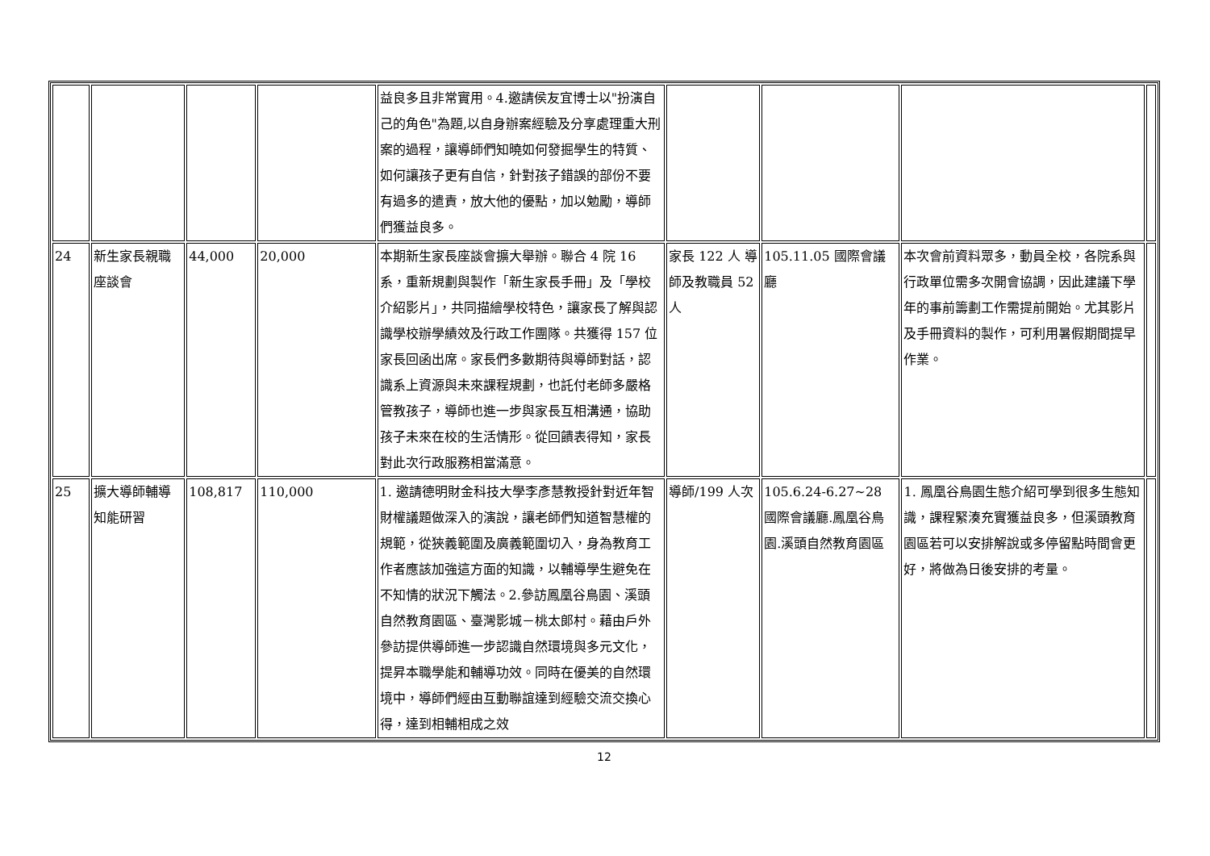| | | | | 益良多且非常實用。4.邀請侯友宜博士以"扮演自己的角色"為題,以自身辦案經驗及分享處理重大刑案的過程，讓導師們知曉如何發掘學生的特質、如何讓孩子更有自信，針對孩子錯誤的部份不要有過多的遣責，放大他的優點，加以勉勵，導師們獲益良多。 | | | | |
| 24 | 新生家長親職座談會 | 44,000 | 20,000 | 本期新生家長座談會擴大舉辦。聯合 4 院 16 系，重新規劃與製作「新生家長手冊」及「學校介紹影片」，共同描繪學校特色，讓家長了解與認識學校辦學績效及行政工作團隊。共獲得 157 位家長回函出席。家長們多數期待與導師對話，認識系上資源與未來課程規劃，也託付老師多嚴格管教孩子，導師也進一步與家長互相溝通，協助孩子未來在校的生活情形。從回饋表得知，家長對此次行政服務相當滿意。 | 家長 122 人 導師及教職員 52 人 | 105.11.05 國際會議廳 | 本次會前資料眾多，動員全校，各院系與行政單位需多次開會協調，因此建議下學年的事前籌劃工作需提前開始。尤其影片及手冊資料的製作，可利用暑假期間提早作業。 | |
| 25 | 擴大導師輔導知能研習 | 108,817 | 110,000 | 1. 邀請德明財金科技大學李彥慧教授針對近年智財權議題做深入的演說，讓老師們知道智慧權的規範，從狹義範圍及廣義範圍切入，身為教育工作者應該加強這方面的知識，以輔導學生避免在不知情的狀況下觸法。2.參訪鳳凰谷鳥園、溪頭自然教育園區、臺灣影城－桃太郎村。藉由戶外參訪提供導師進一步認識自然環境與多元文化，提昇本職學能和輔導功效。同時在優美的自然環境中，導師們經由互動聯誼達到經驗交流交換心得，達到相輔相成之效 | 導師/199 人次 | 105.6.24-6.27~28 國際會議廳.鳳凰谷鳥園.溪頭自然教育園區 | 1. 鳳凰谷鳥園生態介紹可學到很多生態知識，課程緊湊充實獲益良多，但溪頭教育園區若可以安排解說或多停留點時間會更好，將做為日後安排的考量。 | |
12